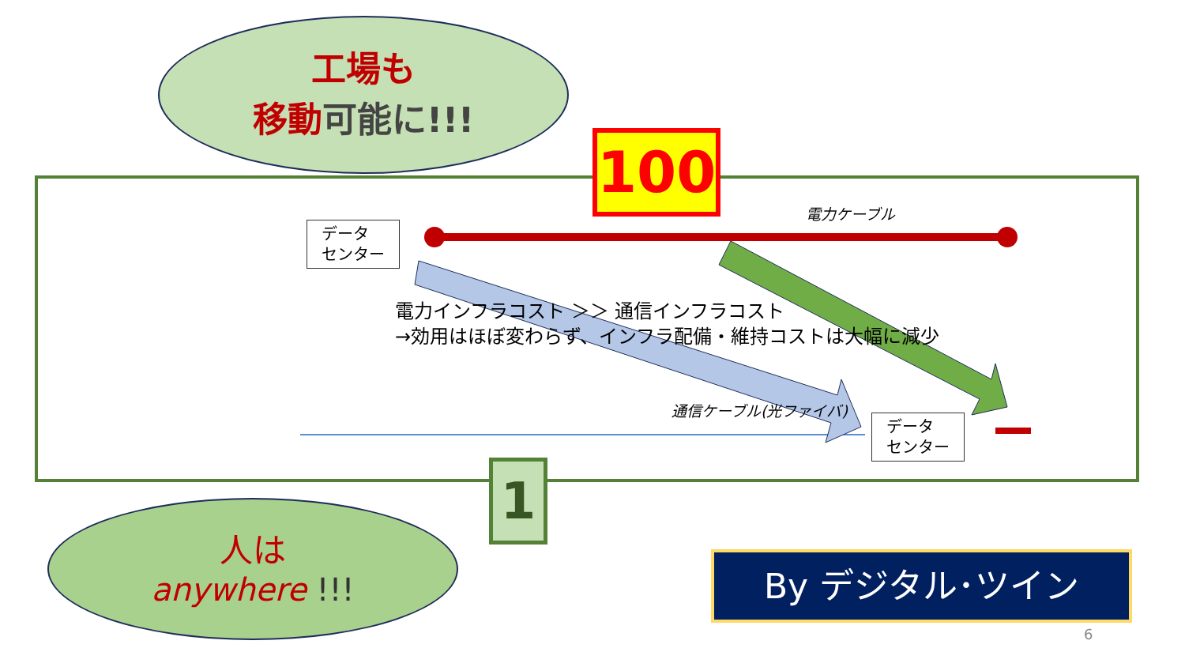工場も
移動可能に!!!
100
データ
センター
データ
センター
電力ケーブル
通信ケーブル(光ファイバ)
電力インフラコスト ＞＞ 通信インフラコスト
→効用はほぼ変わらず、インフラ配備・維持コストは大幅に減少
1
人は
anywhere !!!
By デジタル･ツイン
6